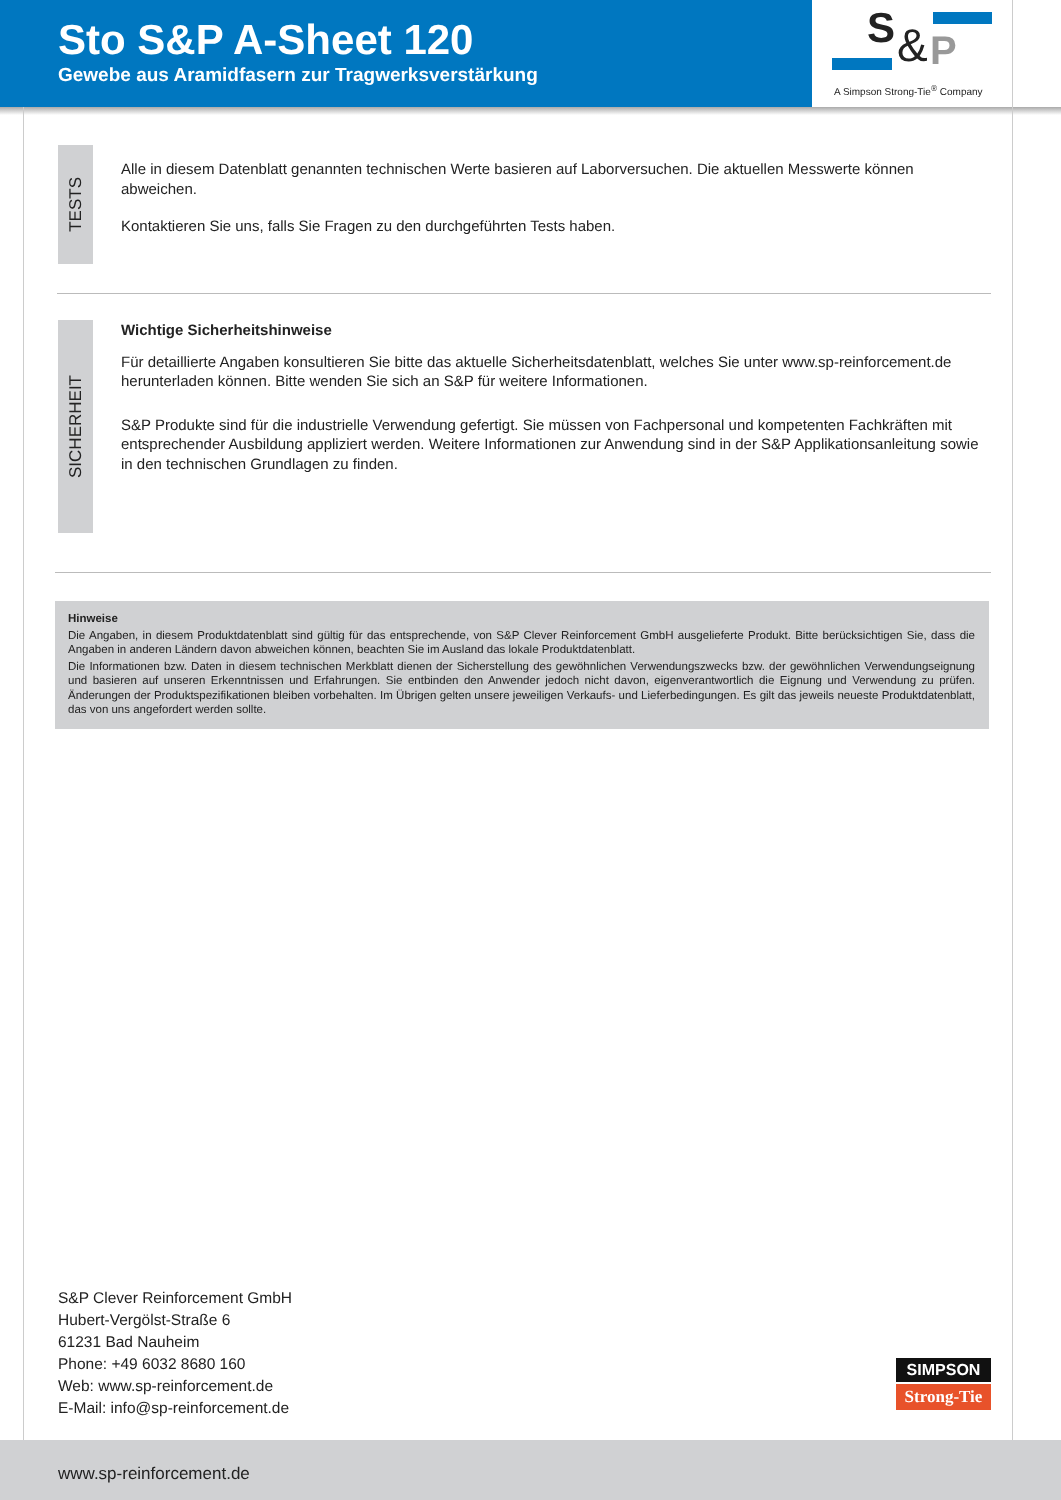Sto S&P A-Sheet 120
Gewebe aus Aramidfasern zur Tragwerksverstärkung
S & P
A Simpson Strong-Tie<sup>®</sup> Company
TESTS
Alle in diesem Datenblatt genannten technischen Werte basieren auf Laborversuchen. Die aktuellen Messwerte können abweichen.
Kontaktieren Sie uns, falls Sie Fragen zu den durchgeführten Tests haben.
SICHERHEIT
Wichtige Sicherheitshinweise
Für detaillierte Angaben konsultieren Sie bitte das aktuelle Sicherheitsdatenblatt, welches Sie unter www.sp-reinforcement.de herunterladen können. Bitte wenden Sie sich an S&P für weitere Informationen.
S&P Produkte sind für die industrielle Verwendung gefertigt. Sie müssen von Fachpersonal und kompetenten Fachkräften mit entsprechender Ausbildung appliziert werden. Weitere Informationen zur Anwendung sind in der S&P Applikationsanleitung sowie in den technischen Grundlagen zu finden.
Hinweise
Die Angaben, in diesem Produktdatenblatt sind gültig für das entsprechende, von S&P Clever Reinforcement GmbH ausgelieferte Produkt. Bitte berücksichtigen Sie, dass die Angaben in anderen Ländern davon abweichen können, beachten Sie im Ausland das lokale Produktdatenblatt.
Die Informationen bzw. Daten in diesem technischen Merkblatt dienen der Sicherstellung des gewöhnlichen Verwendungszwecks bzw. der gewöhnlichen Verwendungseignung und basieren auf unseren Erkenntnissen und Erfahrungen. Sie entbinden den Anwender jedoch nicht davon, eigenverantwortlich die Eignung und Verwendung zu prüfen. Änderungen der Produktspezifikationen bleiben vorbehalten. Im Übrigen gelten unsere jeweiligen Verkaufs- und Lieferbedingungen. Es gilt das jeweils neueste Produktdatenblatt, das von uns angefordert werden sollte.
S&P Clever Reinforcement GmbH
Hubert-Vergölst-Straße 6
61231 Bad Nauheim
Phone: +49 6032 8680 160
Web: www.sp-reinforcement.de
E-Mail: info@sp-reinforcement.de
SIMPSON
Strong-Tie
www.sp-reinforcement.de